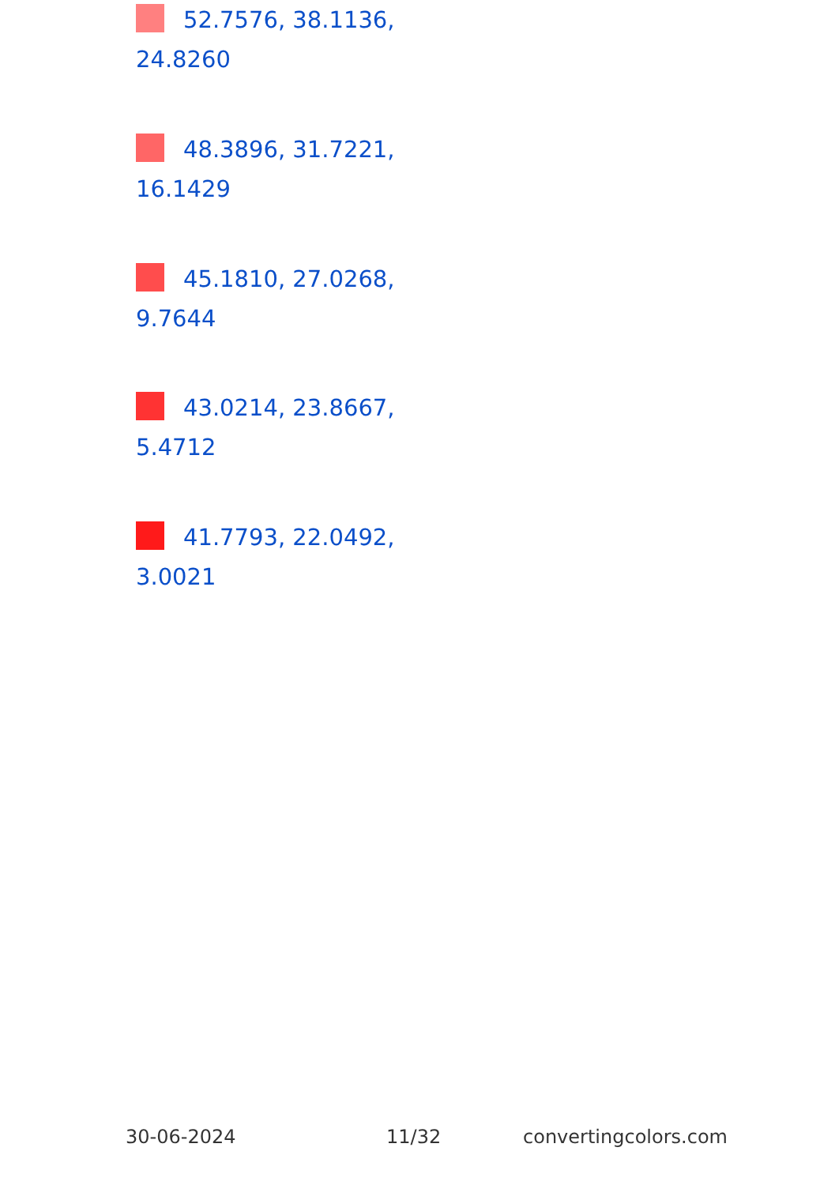52.7576, 38.1136, 24.8260
48.3896, 31.7221, 16.1429
45.1810, 27.0268, 9.7644
43.0214, 23.8667, 5.4712
41.7793, 22.0492, 3.0021
30-06-2024 11/32 convertingcolors.com